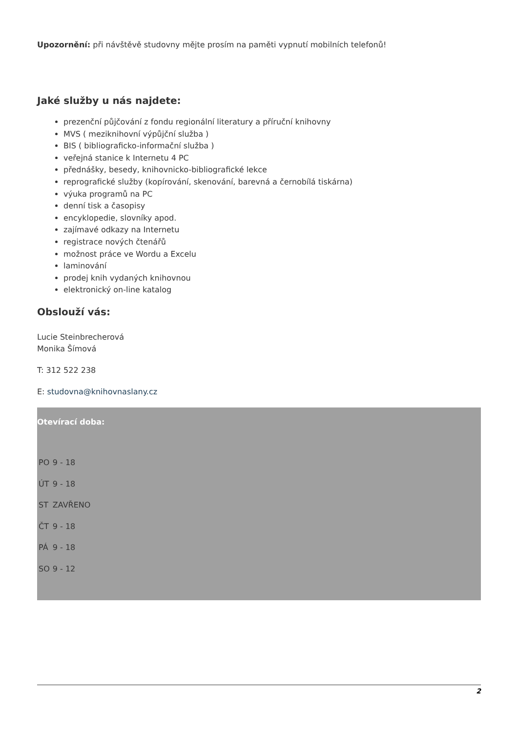Upozornění: při návštěvě studovny mějte prosím na paměti vypnutí mobilních telefonů!
Jaké služby u nás najdete:
prezenční půjčování z fondu regionální literatury a příruční knihovny
MVS ( meziknihovní výpůjční služba )
BIS ( bibliograficko-informační služba )
veřejná stanice k Internetu 4 PC
přednášky, besedy, knihovnicko-bibliografické lekce
reprografické služby (kopírování, skenování, barevná a černobílá tiskárna)
výuka programů na PC
denní tisk a časopisy
encyklopedie, slovníky apod.
zajímavé odkazy na Internetu
registrace nových čtenářů
možnost práce ve Wordu a Excelu
laminování
prodej knih vydaných knihovnou
elektronický on-line katalog
Obslouží vás:
Lucie Steinbrecherová
Monika Šímová
T: 312 522 238
E: studovna@knihovnaslany.cz
Otevírací doba:
| PO | 9 - 18 |
| ÚT | 9 - 18 |
| ST | ZAVŘENO |
| ČT | 9 - 18 |
| PÁ | 9 - 18 |
| SO | 9 - 12 |
2